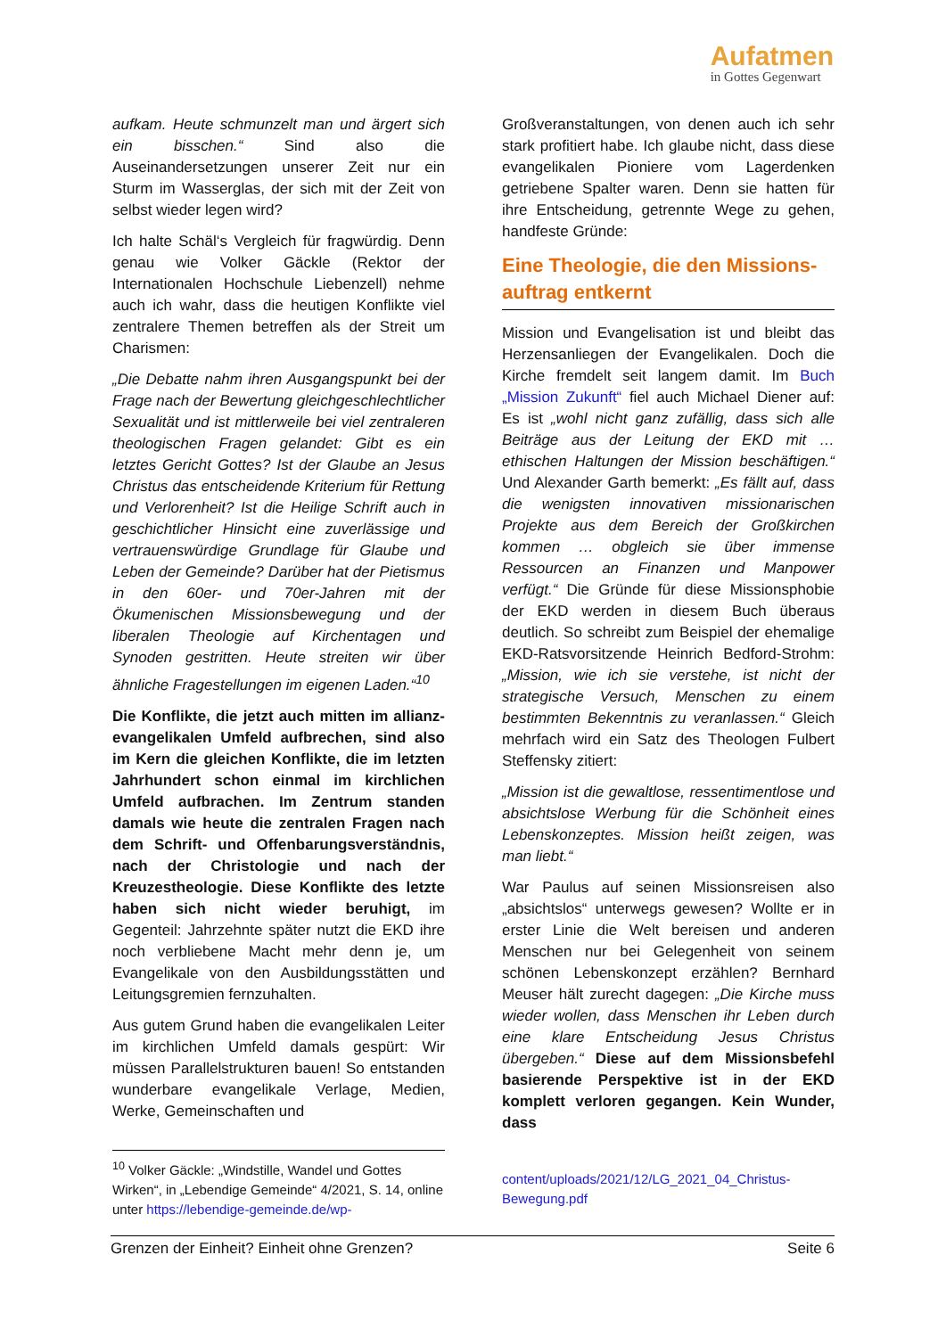Aufatmen
in Gottes Gegenwart
aufkam. Heute schmunzelt man und ärgert sich ein bisschen.“ Sind also die Auseinandersetzungen unserer Zeit nur ein Sturm im Wasserglas, der sich mit der Zeit von selbst wieder legen wird?
Ich halte Schäl‘s Vergleich für fragwürdig. Denn genau wie Volker Gäckle (Rektor der Internationalen Hochschule Liebenzell) nehme auch ich wahr, dass die heutigen Konflikte viel zentralere Themen betreffen als der Streit um Charismen:
„Die Debatte nahm ihren Ausgangspunkt bei der Frage nach der Bewertung gleichgeschlechtlicher Sexualität und ist mittlerweile bei viel zentraleren theologischen Fragen gelandet: Gibt es ein letztes Gericht Gottes? Ist der Glaube an Jesus Christus das entscheidende Kriterium für Rettung und Verlorenheit? Ist die Heilige Schrift auch in geschichtlicher Hinsicht eine zuverlässige und vertrauenswürdige Grundlage für Glaube und Leben der Gemeinde? Darüber hat der Pietismus in den 60er- und 70er-Jahren mit der Ökumenischen Missionsbewegung und der liberalen Theologie auf Kirchentagen und Synoden gestritten. Heute streiten wir über ähnliche Fragestellungen im eigenen Laden.“<sup>10</sup>
Die Konflikte, die jetzt auch mitten im allianz-evangelikalen Umfeld aufbrechen, sind also im Kern die gleichen Konflikte, die im letzten Jahrhundert schon einmal im kirchlichen Umfeld aufbrachen. Im Zentrum standen damals wie heute die zentralen Fragen nach dem Schrift- und Offenbarungsverständnis, nach der Christologie und nach der Kreuzestheologie. Diese Konflikte des letzte haben sich nicht wieder beruhigt, im Gegenteil: Jahrzehnte später nutzt die EKD ihre noch verbliebene Macht mehr denn je, um Evangelikale von den Ausbildungsstätten und Leitungsgremien fernzuhalten.
Aus gutem Grund haben die evangelikalen Leiter im kirchlichen Umfeld damals gespürt: Wir müssen Parallelstrukturen bauen! So entstanden wunderbare evangelikale Verlage, Medien, Werke, Gemeinschaften und
Großveranstaltungen, von denen auch ich sehr stark profitiert habe. Ich glaube nicht, dass diese evangelikalen Pioniere vom Lagerdenken getriebene Spalter waren. Denn sie hatten für ihre Entscheidung, getrennte Wege zu gehen, handfeste Gründe:
Eine Theologie, die den Missions-auftrag entkernt
Mission und Evangelisation ist und bleibt das Herzensanliegen der Evangelikalen. Doch die Kirche fremdelt seit langem damit. Im Buch „Mission Zukunft“ fiel auch Michael Diener auf: Es ist „wohl nicht ganz zufällig, dass sich alle Beiträge aus der Leitung der EKD mit … ethischen Haltungen der Mission beschäftigen.“ Und Alexander Garth bemerkt: „Es fällt auf, dass die wenigsten innovativen missionarischen Projekte aus dem Bereich der Großkirchen kommen … obgleich sie über immense Ressourcen an Finanzen und Manpower verfügt.“ Die Gründe für diese Missionsphobie der EKD werden in diesem Buch überaus deutlich. So schreibt zum Beispiel der ehemalige EKD-Ratsvorsitzende Heinrich Bedford-Strohm: „Mission, wie ich sie verstehe, ist nicht der strategische Versuch, Menschen zu einem bestimmten Bekenntnis zu veranlassen.“ Gleich mehrfach wird ein Satz des Theologen Fulbert Steffensky zitiert:
„Mission ist die gewaltlose, ressentimentlose und absichtslose Werbung für die Schönheit eines Lebenskonzeptes. Mission heißt zeigen, was man liebt.“
War Paulus auf seinen Missionsreisen also „absichtslos“ unterwegs gewesen? Wollte er in erster Linie die Welt bereisen und anderen Menschen nur bei Gelegenheit von seinem schönen Lebenskonzept erzählen? Bernhard Meuser hält zurecht dagegen: „Die Kirche muss wieder wollen, dass Menschen ihr Leben durch eine klare Entscheidung Jesus Christus übergeben.“ Diese auf dem Missionsbefehl basierende Perspektive ist in der EKD komplett verloren gegangen. Kein Wunder, dass
<sup>10</sup> Volker Gäckle: „Windstille, Wandel und Gottes Wirken“, in „Lebendige Gemeinde“ 4/2021, S. 14, online unter https://lebendige-gemeinde.de/wp-
content/uploads/2021/12/LG_2021_04_Christus-Bewegung.pdf
Grenzen der Einheit? Einheit ohne Grenzen? Seite 6